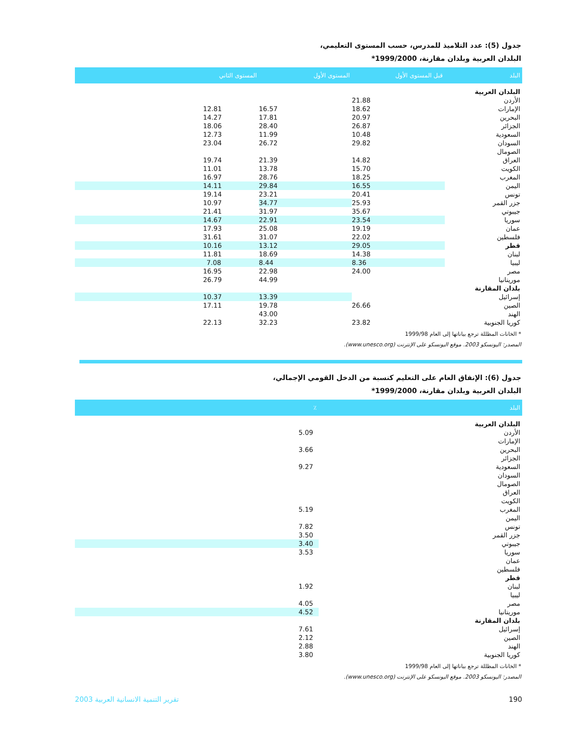جدول (5): عدد التلاميذ للمدرس، حسب المستوى التعليمي،
البلدان العربية وبلدان مقارنة، 1999/2000*
| البلد | قبل المستوى الأول | المستوى الأول | المستوى الثاني |
| --- | --- | --- | --- |
| البلدان العربية | | | |
| الأردن | 21.88 | | |
| الإمارات | 18.62 | 16.57 | 12.81 |
| البحرين | 20.97 | 17.81 | 14.27 |
| الجزائر | 26.87 | 28.40 | 18.06 |
| السعودية | 10.48 | 11.99 | 12.73 |
| السودان | 29.82 | 26.72 | 23.04 |
| الصومال | | | |
| العراق | 14.82 | 21.39 | 19.74 |
| الكويت | 15.70 | 13.78 | 11.01 |
| المغرب | 18.25 | 28.76 | 16.97 |
| اليمن | 16.55 | 29.84 | 14.11 |
| تونس | 20.41 | 23.21 | 19.14 |
| جزر القمر | 25.93 | 34.77 | 10.97 |
| جيبوتي | 35.67 | 31.97 | 21.41 |
| سوريا | 23.54 | 22.91 | 14.67 |
| عمان | 19.19 | 25.08 | 17.93 |
| فلسطين | 22.02 | 31.07 | 31.61 |
| قطر | 29.05 | 13.12 | 10.16 |
| لبنان | 14.38 | 18.69 | 11.81 |
| ليبيا | 8.36 | 8.44 | 7.08 |
| مصر | 24.00 | 22.98 | 16.95 |
| موريتانيا | | 44.99 | 26.79 |
| بلدان المقارنة | | | |
| إسرائيل | | 13.39 | 10.37 |
| الصين | 26.66 | 19.78 | 17.11 |
| الهند | | 43.00 | |
| كوريا الجنوبية | 23.82 | 32.23 | 22.13 |
* الخانات المظللة ترجع بياناتها إلى العام 1999/98
المصدر: اليونسكو 2003. موقع اليونسكو على الإنترنت (www.unesco.org).
جدول (6): الإنفاق العام على التعليم كنسبة من الدخل القومي الإجمالي،
البلدان العربية وبلدان مقارنة، 1999/2000*
| البلد | ٪ |
| --- | --- |
| البلدان العربية | |
| الأردن | 5.09 |
| الإمارات | |
| البحرين | 3.66 |
| الجزائر | |
| السعودية | 9.27 |
| السودان | |
| الصومال | |
| العراق | |
| الكويت | |
| المغرب | 5.19 |
| اليمن | |
| تونس | 7.82 |
| جزر القمر | 3.50 |
| جيبوتي | 3.40 |
| سوريا | 3.53 |
| عمان | |
| فلسطين | |
| قطر | |
| لبنان | 1.92 |
| ليبيا | |
| مصر | 4.05 |
| موريتانيا | 4.52 |
| بلدان المقارنة | |
| إسرائيل | 7.61 |
| الصين | 2.12 |
| الهند | 2.88 |
| كوريا الجنوبية | 3.80 |
* الخانات المظللة ترجع بياناتها إلى العام 1999/98
المصدر: اليونسكو 2003. موقع اليونسكو على الإنترنت (www.unesco.org).
تقرير التنمية الانسانية العربية 2003 190